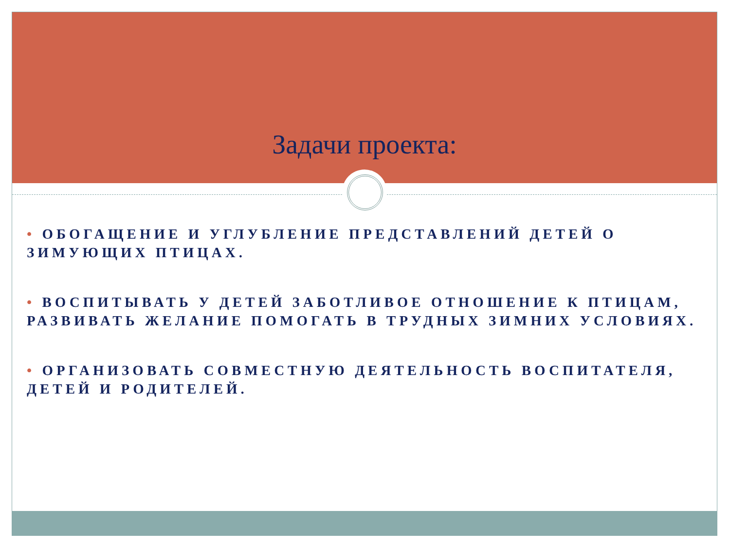Задачи проекта:
• ОБОГАЩЕНИЕ И УГЛУБЛЕНИЕ ПРЕДСТАВЛЕНИЙ ДЕТЕЙ О ЗИМУЮЩИХ ПТИЦАХ.
• ВОСПИТЫВАТЬ У ДЕТЕЙ ЗАБОТЛИВОЕ ОТНОШЕНИЕ К ПТИЦАМ, РАЗВИВАТЬ ЖЕЛАНИЕ ПОМОГАТЬ В ТРУДНЫХ ЗИМНИХ УСЛОВИЯХ.
• ОРГАНИЗОВАТЬ СОВМЕСТНУЮ ДЕЯТЕЛЬНОСТЬ ВОСПИТАТЕЛЯ, ДЕТЕЙ И РОДИТЕЛЕЙ.